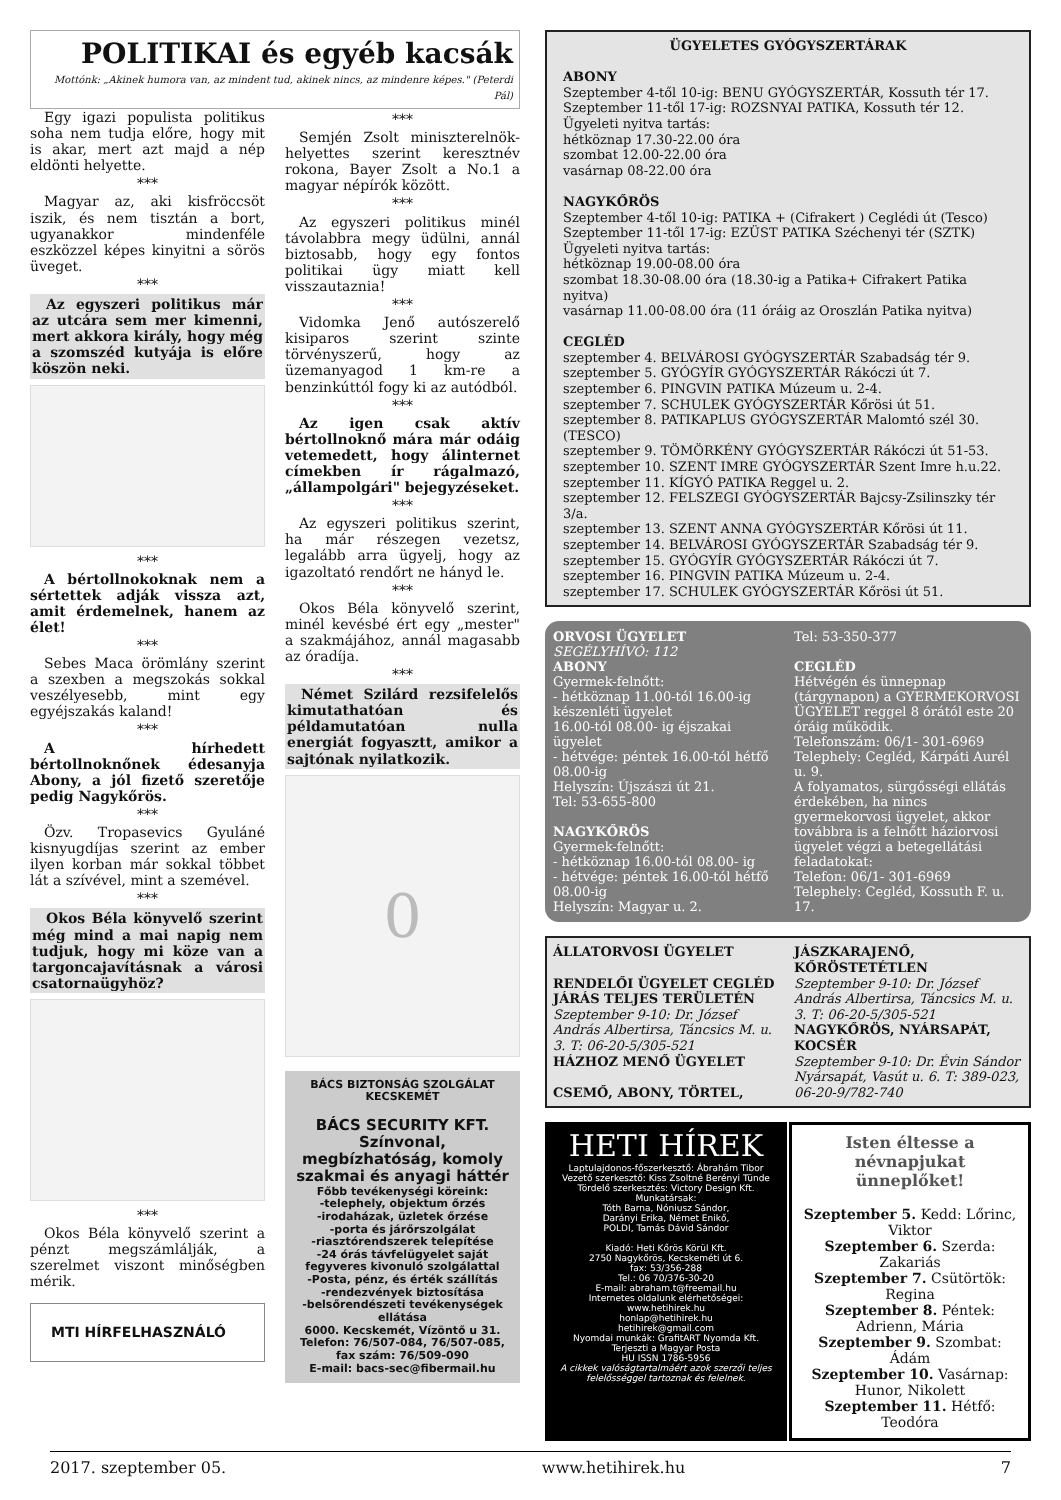POLITIKAI és egyéb kacsák
Mottónk: „Akinek humora van, az mindent tud, akinek nincs, az mindenre képes." (Peterdi Pál)
Egy igazi populista politikus soha nem tudja előre, hogy mit is akar, mert azt majd a nép eldönti helyette.
***
Magyar az, aki kisfröccsöt iszik, és nem tisztán a bort, ugyanakkor mindenféle eszközzel képes kinyitni a sörös üveget.
***
Az egyszeri politikus már az utcára sem mer kimenni, mert akkora király, hogy még a szomszéd kutyája is előre köszön neki.
***
A bértollnokoknak nem a sértettek adják vissza azt, amit érdemelnek, hanem az élet!
***
Sebes Maca örömlány szerint a szexben a megszokás sokkal veszélyesebb, mint egy egyéjszakás kaland!
***
A hírhedett bértollnoknőnek édesanyja Abony, a jól fizető szeretője pedig Nagykőrös.
***
Özv. Tropasevics Gyuláné kisnyugdíjas szerint az ember ilyen korban már sokkal többet lát a szívével, mint a szemével.
***
Okos Béla könyvelő szerint még mind a mai napig nem tudjuk, hogy mi köze van a targoncajavításnak a városi csatornaügyhöz?
***
Okos Béla könyvelő szerint a pénzt megszámlálják, a szerelmet viszont minőségben mérik.
MTI HÍRFELHASZNÁLÓ
***
Semjén Zsolt miniszterelnök-helyettes szerint keresztnév rokona, Bayer Zsolt a No.1 a magyar népírók között.
***
Az egyszeri politikus minél távolabbra megy üdülni, annál biztosabb, hogy egy fontos politikai ügy miatt kell visszautaznia!
***
Vidomka Jenő autószerelő kisiparos szerint szinte törvényszerű, hogy az üzemanyagod 1 km-re a benzinkúttól fogy ki az autódból.
***
Az igen csak aktív bértollnoknő mára már odáig vetemedett, hogy álinternet címekben ír rágalmazó, „állampolgári" bejegyzéseket.
***
Az egyszeri politikus szerint, ha már részegen vezetsz, legalább arra ügyelj, hogy az igazoltató rendőrt ne hányd le.
***
Okos Béla könyvelő szerint, minél kevésbé ért egy „mester" a szakmájához, annál magasabb az óradíja.
***
Német Szilárd rezsifelelős kimutathatóan és példamutatóan nulla energiát fogyasztt, amikor a sajtónak nyilatkozik.
0
BÁCS BIZTONSÁG SZOLGÁLAT KECSKEMÉT
BÁCS SECURITY KFT.
Színvonal, megbízhatóság, komoly szakmai és anyagi háttér
Főbb tevékenységi köreink:
-telephely, objektum őrzés
-irodaházak, üzletek őrzése
-porta és járőrszolgálat
-riasztórendszerek telepítése
-24 órás távfelügyelet saját fegyveres kivonuló szolgálattal
-Posta, pénz, és érték szállítás
-rendezvények biztosítása
-belsőrendészeti tevékenységek ellátása
6000. Kecskemét, Vízöntő u 31.
Telefon: 76/507-084, 76/507-085, fax szám: 76/509-090
E-mail: bacs-sec@fibermail.hu
ÜGYELETES GYÓGYSZERTÁRAK
ABONY
Szeptember 4-től 10-ig: BENU GYÓGYSZERTÁR, Kossuth tér 17.
Szeptember 11-től 17-ig: ROZSNYAI PATIKA, Kossuth tér 12.
Ügyeleti nyitva tartás:
hétköznap 17.30-22.00 óra
szombat 12.00-22.00 óra
vasárnap 08-22.00 óra
NAGYKŐRÖS
Szeptember 4-től 10-ig: PATIKA + (Cifrakert ) Ceglédi út (Tesco)
Szeptember 11-től 17-ig: EZÜST PATIKA Széchenyi tér (SZTK)
Ügyeleti nyitva tartás:
hétköznap 19.00-08.00 óra
szombat 18.30-08.00 óra (18.30-ig a Patika+ Cifrakert Patika nyitva)
vasárnap 11.00-08.00 óra (11 óráig az Oroszlán Patika nyitva)
CEGLÉD
szeptember 4. BELVÁROSI GYÓGYSZERTÁR Szabadság tér 9.
szeptember 5. GYÓGYÍR GYÓGYSZERTÁR Rákóczi út 7.
szeptember 6. PINGVIN PATIKA Múzeum u. 2-4.
szeptember 7. SCHULEK GYÓGYSZERTÁR Kőrösi út 51.
szeptember 8. PATIKAPLUS GYÓGYSZERTÁR Malomtó szél 30. (TESCO)
szeptember 9. TÖMÖRKÉNY GYÓGYSZERTÁR Rákóczi út 51-53.
szeptember 10. SZENT IMRE GYÓGYSZERTÁR Szent Imre h.u.22.
szeptember 11. KÍGYÓ PATIKA Reggel u. 2.
szeptember 12. FELSZEGI GYÓGYSZERTÁR Bajcsy-Zsilinszky tér 3/a.
szeptember 13. SZENT ANNA GYÓGYSZERTÁR Kőrösi út 11.
szeptember 14. BELVÁROSI GYÓGYSZERTÁR Szabadság tér 9.
szeptember 15. GYÓGYÍR GYÓGYSZERTÁR Rákóczi út 7.
szeptember 16. PINGVIN PATIKA Múzeum u. 2-4.
szeptember 17. SCHULEK GYÓGYSZERTÁR Kőrösi út 51.
ORVOSI ÜGYELET
SEGÉLYHÍVÓ: 112
ABONY
Gyermek-felnőtt:
- hétköznap 11.00-tól 16.00-ig készenléti ügyelet
16.00-tól 08.00- ig éjszakai ügyelet
- hétvége: péntek 16.00-tól hétfő 08.00-ig
Helyszín: Újszászi út 21.
Tel: 53-655-800
NAGYKŐRÖS
Gyermek-felnőtt:
- hétköznap 16.00-tól 08.00- ig
- hétvége: péntek 16.00-tól hétfő 08.00-ig
Helyszín: Magyar u. 2.
Tel: 53-350-377
CEGLÉD
Hétvégén és ünnepnap (tárgynapon) a GYERMEKORVOSI ÜGYELET reggel 8 órától este 20 óráig működik.
Telefonszám: 06/1- 301-6969
Telephely: Cegléd, Kárpáti Aurél u. 9.
A folyamatos, sürgősségi ellátás érdekében, ha nincs gyermekorvosi ügyelet, akkor továbbra is a felnőtt háziorvosi ügyelet végzi a betegellátási feladatokat:
Telefon: 06/1- 301-6969
Telephely: Cegléd, Kossuth F. u. 17.
ÁLLATORVOSI ÜGYELET
RENDELŐI ÜGYELET CEGLÉD JÁRÁS TELJES TERÜLETÉN
Szeptember 9-10: Dr. József András Albertirsa, Táncsics M. u. 3. T: 06-20-5/305-521
HÁZHOZ MENŐ ÜGYELET
CSEMŐ, ABONY, TÖRTEL,
JÁSZKARAJENŐ, KŐRÖSTETÉTLEN
Szeptember 9-10: Dr. József András Albertirsa, Táncsics M. u. 3. T: 06-20-5/305-521
NAGYKŐRÖS, NYÁRSAPÁT, KOCSÉR
Szeptember 9-10: Dr. Évin Sándor Nyársapát, Vasút u. 6. T: 389-023, 06-20-9/782-740
HETI HÍREK
Laptulajdonos-főszerkesztő: Ábrahám Tibor
Vezető szerkesztő: Kiss Zsoltné Berényi Tünde
Tördelő szerkesztés: Victory Design Kft.
Munkatársak:
Tóth Barna, Nóniusz Sándor,
Darányi Erika, Német Enikő,
POLDI, Tamás Dávid Sándor
Kiadó: Heti Kőrös Körül Kft.
2750 Nagykőrös, Kecskeméti út 6.
fax: 53/356-288
Tel.: 06 70/376-30-20
E-mail: abraham.t@freemail.hu
Internetes oldalunk elérhetőségei:
www.hetihirek.hu
honlap@hetihirek.hu
hetihirek@gmail.com
Nyomdai munkák: GrafitART Nyomda Kft.
Terjeszti a Magyar Posta
HU ISSN 1786-5956
A cikkek valóságtartalmáért azok szerzői teljes felelősséggel tartoznak és felelnek.
Isten éltesse a névnapjukat ünneplőket!
Szeptember 5. Kedd: Lőrinc, Viktor
Szeptember 6. Szerda: Zakariás
Szeptember 7. Csütörtök: Regina
Szeptember 8. Péntek: Adrienn, Mária
Szeptember 9. Szombat: Ádám
Szeptember 10. Vasárnap: Hunor, Nikolett
Szeptember 11. Hétfő: Teodóra
2017. szeptember 05. www.hetihirek.hu 7